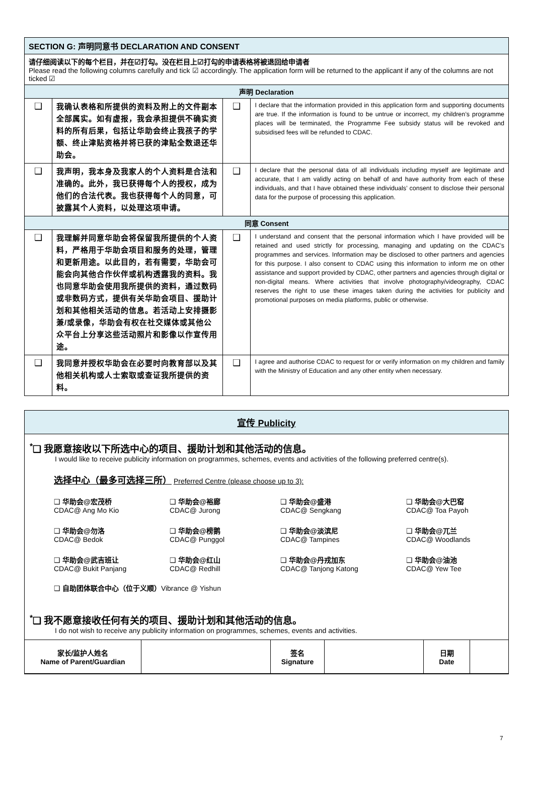| SECTION G: 声明同意书 DECLARATION AND CONSENT | | | |
| --- | --- | --- | --- |
| 请仔细阅读以下的每个栏目，并在☑打勾。没在栏目上☑打勾的申请表格将被退回给申请者 Please read the following columns carefully and tick ☑ accordingly. The application form will be returned to the applicant if any of the columns are not ticked ☑ | | | |
| 声明 Declaration | | | |
| ❑ | 我确认表格和所提供的资料及附上的文件副本全部属实。如有虚报，我会承担提供不确实资料的所有后果，包括让华助会终止我孩子的学额、终止津贴资格并将已获的津贴全数退还华助会。 | ❑ | I declare that the information provided in this application form and supporting documents are true. If the information is found to be untrue or incorrect, my children’s programme places will be terminated, the Programme Fee subsidy status will be revoked and subsidised fees will be refunded to CDAC. |
| ❑ | 我声明，我本身及我家人的个人资料是合法和准确的。此外，我已获得每个人的授权，成为他们的合法代表。我也获得每个人的同意，可披露其个人资料，以处理这项申请。 | ❑ | I declare that the personal data of all individuals including myself are legitimate and accurate, that I am validly acting on behalf of and have authority from each of these individuals, and that I have obtained these individuals’ consent to disclose their personal data for the purpose of processing this application. |
| 同意 Consent | | | |
| ❑ | 我理解并同意华助会将保留我所提供的个人资料，严格用于华助会项目和服务的处理，管理和更新用途。以此目的，若有需要，华助会可能会向其他合作伙伴或机构透露我的资料。我也同意华助会使用我所提供的资料，通过数码或非数码方式，提供有关华助会项目、援助计划和其他相关活动的信息。若活动上安排摄影兼/或录像，华助会有权在社交媒体或其他公众平台上分享这些活动照片和影像以作宣传用途。 | ❑ | I understand and consent that the personal information which I have provided will be retained and used strictly for processing, managing and updating on the CDAC’s programmes and services. Information may be disclosed to other partners and agencies for this purpose. I also consent to CDAC using this information to inform me on other assistance and support provided by CDAC, other partners and agencies through digital or non-digital means. Where activities that involve photography/videography, CDAC reserves the right to use these images taken during the activities for publicity and promotional purposes on media platforms, public or otherwise. |
| ❑ | 我同意并授权华助会在必要时向教育部以及其他相关机构或人士索取或查证我所提供的资料。 | ❑ | I agree and authorise CDAC to request for or verify information on my children and family with the Ministry of Education and any other entity when necessary. |
宣传 Publicity
<sup>*</sup>❑ 我愿意接收以下所选中心的项目、援助计划和其他活动的信息。
I would like to receive publicity information on programmes, schemes, events and activities of the following preferred centre(s).
选择中心（最多可选择三所） Preferred Centre (please choose up to 3):
❑ 华助会@宏茂桥
CDAC@ Ang Mo Kio
❑ 华助会@裕廊
CDAC@ Jurong
❑ 华助会@盛港
CDAC@ Sengkang
❑ 华助会@大巴窑
CDAC@ Toa Payoh
❑ 华助会@勿洛
CDAC@ Bedok
❑ 华助会@榜鹅
CDAC@ Punggol
❑ 华助会@淡滨尼
CDAC@ Tampines
❑ 华助会@兀兰
CDAC@ Woodlands
❑ 华助会@武吉班让
CDAC@ Bukit Panjang
❑ 华助会@红山
CDAC@ Redhill
❑ 华助会@丹戎加东
CDAC@ Tanjong Katong
❑ 华助会@油池
CDAC@ Yew Tee
❑ 自助团体联合中心（位于义顺）Vibrance @ Yishun
<sup>*</sup>❑ 我不愿意接收任何有关的项目、援助计划和其他活动的信息。
I do not wish to receive any publicity information on programmes, schemes, events and activities.
| 家长/监护人姓名 Name of Parent/Guardian | | 签名 Signature | | 日期 Date | |
7